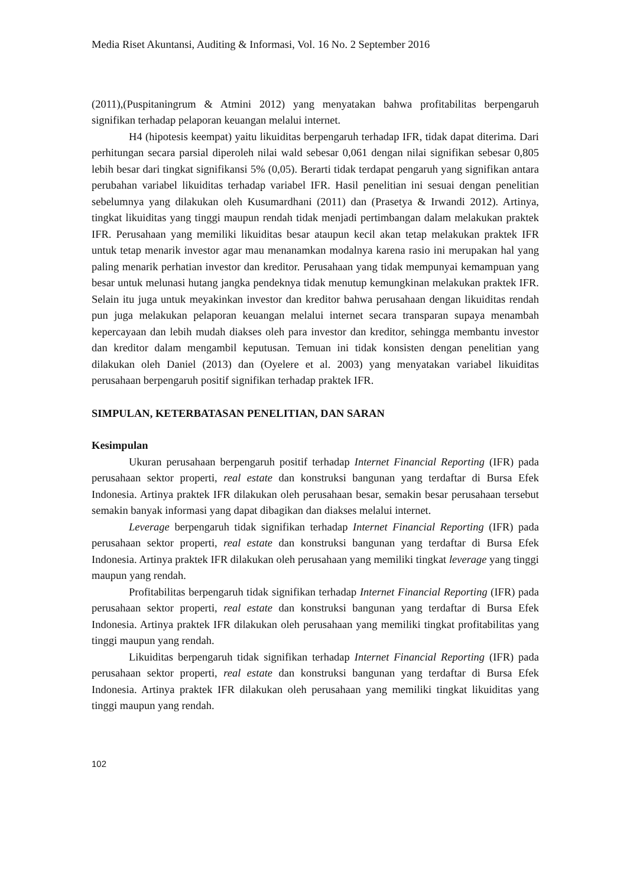Media Riset Akuntansi, Auditing & Informasi, Vol. 16 No. 2 September 2016
(2011),(Puspitaningrum & Atmini 2012) yang menyatakan bahwa profitabilitas berpengaruh signifikan terhadap pelaporan keuangan melalui internet.
H4 (hipotesis keempat) yaitu likuiditas berpengaruh terhadap IFR, tidak dapat diterima. Dari perhitungan secara parsial diperoleh nilai wald sebesar 0,061 dengan nilai signifikan sebesar 0,805 lebih besar dari tingkat signifikansi 5% (0,05). Berarti tidak terdapat pengaruh yang signifikan antara perubahan variabel likuiditas terhadap variabel IFR. Hasil penelitian ini sesuai dengan penelitian sebelumnya yang dilakukan oleh Kusumardhani (2011) dan (Prasetya & Irwandi 2012). Artinya, tingkat likuiditas yang tinggi maupun rendah tidak menjadi pertimbangan dalam melakukan praktek IFR. Perusahaan yang memiliki likuiditas besar ataupun kecil akan tetap melakukan praktek IFR untuk tetap menarik investor agar mau menanamkan modalnya karena rasio ini merupakan hal yang paling menarik perhatian investor dan kreditor. Perusahaan yang tidak mempunyai kemampuan yang besar untuk melunasi hutang jangka pendeknya tidak menutup kemungkinan melakukan praktek IFR. Selain itu juga untuk meyakinkan investor dan kreditor bahwa perusahaan dengan likuiditas rendah pun juga melakukan pelaporan keuangan melalui internet secara transparan supaya menambah kepercayaan dan lebih mudah diakses oleh para investor dan kreditor, sehingga membantu investor dan kreditor dalam mengambil keputusan. Temuan ini tidak konsisten dengan penelitian yang dilakukan oleh Daniel (2013) dan (Oyelere et al. 2003) yang menyatakan variabel likuiditas perusahaan berpengaruh positif signifikan terhadap praktek IFR.
SIMPULAN, KETERBATASAN PENELITIAN, DAN SARAN
Kesimpulan
Ukuran perusahaan berpengaruh positif terhadap Internet Financial Reporting (IFR) pada perusahaan sektor properti, real estate dan konstruksi bangunan yang terdaftar di Bursa Efek Indonesia. Artinya praktek IFR dilakukan oleh perusahaan besar, semakin besar perusahaan tersebut semakin banyak informasi yang dapat dibagikan dan diakses melalui internet.
Leverage berpengaruh tidak signifikan terhadap Internet Financial Reporting (IFR) pada perusahaan sektor properti, real estate dan konstruksi bangunan yang terdaftar di Bursa Efek Indonesia. Artinya praktek IFR dilakukan oleh perusahaan yang memiliki tingkat leverage yang tinggi maupun yang rendah.
Profitabilitas berpengaruh tidak signifikan terhadap Internet Financial Reporting (IFR) pada perusahaan sektor properti, real estate dan konstruksi bangunan yang terdaftar di Bursa Efek Indonesia. Artinya praktek IFR dilakukan oleh perusahaan yang memiliki tingkat profitabilitas yang tinggi maupun yang rendah.
Likuiditas berpengaruh tidak signifikan terhadap Internet Financial Reporting (IFR) pada perusahaan sektor properti, real estate dan konstruksi bangunan yang terdaftar di Bursa Efek Indonesia. Artinya praktek IFR dilakukan oleh perusahaan yang memiliki tingkat likuiditas yang tinggi maupun yang rendah.
102